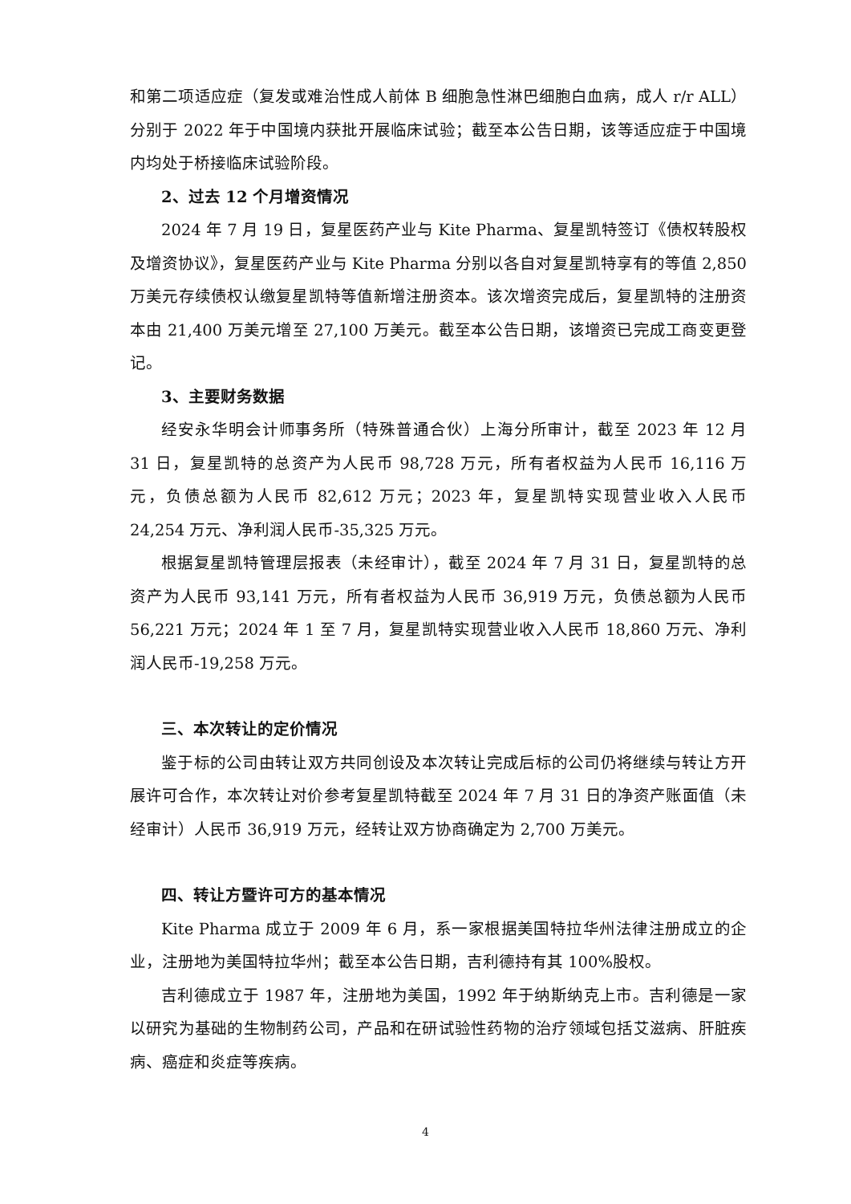和第二项适应症（复发或难治性成人前体 B 细胞急性淋巴细胞白血病，成人 r/r ALL）分别于 2022 年于中国境内获批开展临床试验；截至本公告日期，该等适应症于中国境内均处于桥接临床试验阶段。
2、过去 12 个月增资情况
2024 年 7 月 19 日，复星医药产业与 Kite Pharma、复星凯特签订《债权转股权及增资协议》，复星医药产业与 Kite Pharma 分别以各自对复星凯特享有的等值 2,850 万美元存续债权认缴复星凯特等值新增注册资本。该次增资完成后，复星凯特的注册资本由 21,400 万美元增至 27,100 万美元。截至本公告日期，该增资已完成工商变更登记。
3、主要财务数据
经安永华明会计师事务所（特殊普通合伙）上海分所审计，截至 2023 年 12 月 31 日，复星凯特的总资产为人民币 98,728 万元，所有者权益为人民币 16,116 万元，负债总额为人民币 82,612 万元；2023 年，复星凯特实现营业收入人民币 24,254 万元、净利润人民币-35,325 万元。
根据复星凯特管理层报表（未经审计），截至 2024 年 7 月 31 日，复星凯特的总资产为人民币 93,141 万元，所有者权益为人民币 36,919 万元，负债总额为人民币 56,221 万元；2024 年 1 至 7 月，复星凯特实现营业收入人民币 18,860 万元、净利润人民币-19,258 万元。
三、本次转让的定价情况
鉴于标的公司由转让双方共同创设及本次转让完成后标的公司仍将继续与转让方开展许可合作，本次转让对价参考复星凯特截至 2024 年 7 月 31 日的净资产账面值（未经审计）人民币 36,919 万元，经转让双方协商确定为 2,700 万美元。
四、转让方暨许可方的基本情况
Kite Pharma 成立于 2009 年 6 月，系一家根据美国特拉华州法律注册成立的企业，注册地为美国特拉华州；截至本公告日期，吉利德持有其 100%股权。
吉利德成立于 1987 年，注册地为美国，1992 年于纳斯纳克上市。吉利德是一家以研究为基础的生物制药公司，产品和在研试验性药物的治疗领域包括艾滋病、肝脏疾病、癌症和炎症等疾病。
4